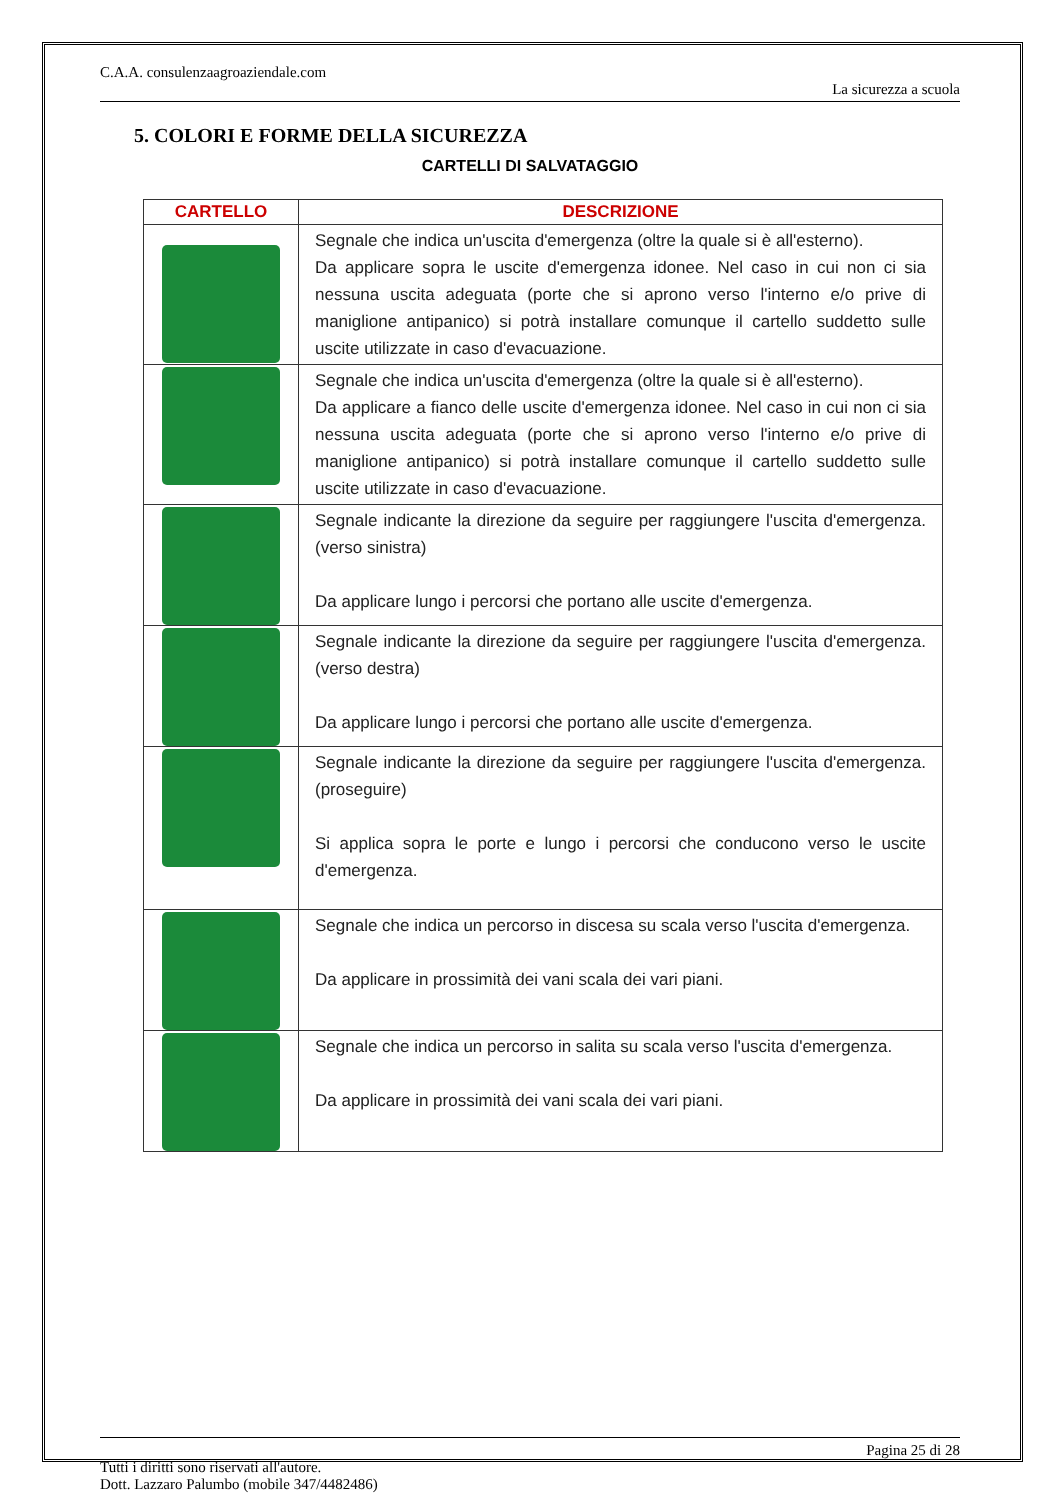C.A.A. consulenzaagroaziendale.com
La sicurezza a scuola
5. COLORI E FORME DELLA SICUREZZA
CARTELLI DI SALVATAGGIO
| CARTELLO | DESCRIZIONE |
| --- | --- |
| | Segnale che indica un'uscita d'emergenza (oltre la quale si è all'esterno). Da applicare sopra le uscite d'emergenza idonee. Nel caso in cui non ci sia nessuna uscita adeguata (porte che si aprono verso l'interno e/o prive di maniglione antipanico) si potrà installare comunque il cartello suddetto sulle uscite utilizzate in caso d'evacuazione. |
| | Segnale che indica un'uscita d'emergenza (oltre la quale si è all'esterno). Da applicare a fianco delle uscite d'emergenza idonee. Nel caso in cui non ci sia nessuna uscita adeguata (porte che si aprono verso l'interno e/o prive di maniglione antipanico) si potrà installare comunque il cartello suddetto sulle uscite utilizzate in caso d'evacuazione. |
| | Segnale indicante la direzione da seguire per raggiungere l'uscita d'emergenza. (verso sinistra) Da applicare lungo i percorsi che portano alle uscite d'emergenza. |
| | Segnale indicante la direzione da seguire per raggiungere l'uscita d'emergenza. (verso destra) Da applicare lungo i percorsi che portano alle uscite d'emergenza. |
| | Segnale indicante la direzione da seguire per raggiungere l'uscita d'emergenza. (proseguire) Si applica sopra le porte e lungo i percorsi che conducono verso le uscite d'emergenza. |
| | Segnale che indica un percorso in discesa su scala verso l'uscita d'emergenza. Da applicare in prossimità dei vani scala dei vari piani. |
| | Segnale che indica un percorso in salita su scala verso l'uscita d'emergenza. Da applicare in prossimità dei vani scala dei vari piani. |
Pagina 25 di 28
Tutti i diritti sono riservati all'autore.
Dott. Lazzaro Palumbo (mobile 347/4482486)